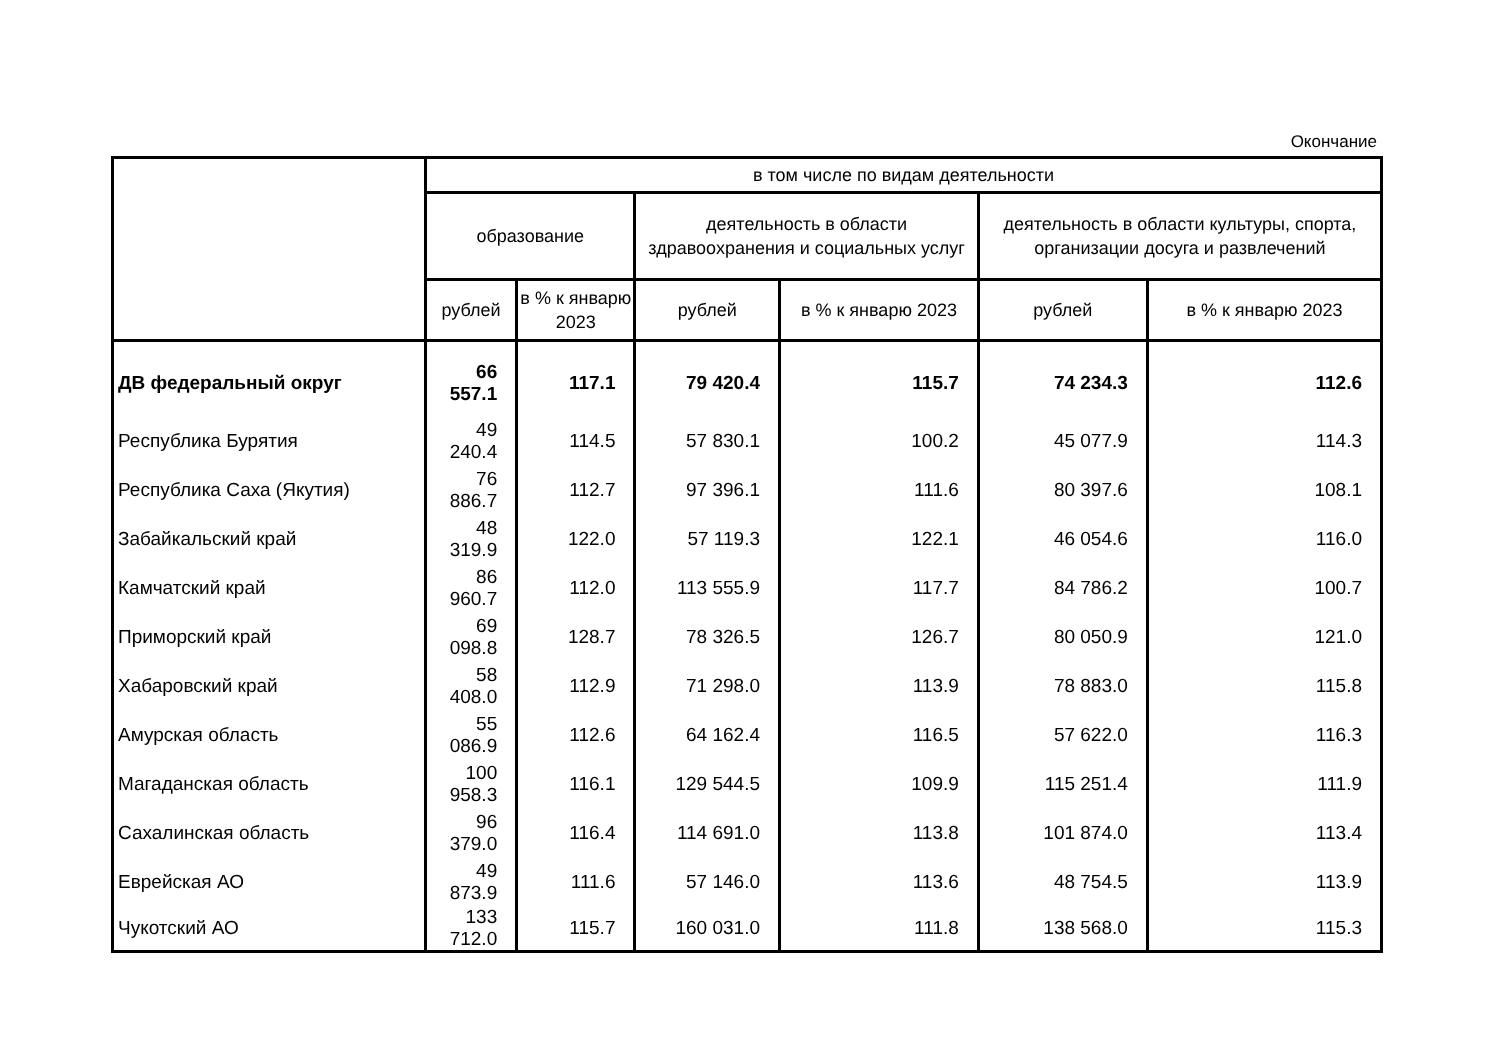Окончание
| | в том числе по видам деятельности | | | | | |
| --- | --- | --- | --- | --- | --- | --- |
| | образование | | деятельность в области здравоохранения и социальных услуг | | деятельность в области культуры, спорта, организации досуга и развлечений | |
| | рублей | в % к январю 2023 | рублей | в % к январю 2023 | рублей | в % к январю 2023 |
| ДВ федеральный округ | 66 557.1 | 117.1 | 79 420.4 | 115.7 | 74 234.3 | 112.6 |
| Республика Бурятия | 49 240.4 | 114.5 | 57 830.1 | 100.2 | 45 077.9 | 114.3 |
| Республика Саха (Якутия) | 76 886.7 | 112.7 | 97 396.1 | 111.6 | 80 397.6 | 108.1 |
| Забайкальский край | 48 319.9 | 122.0 | 57 119.3 | 122.1 | 46 054.6 | 116.0 |
| Камчатский край | 86 960.7 | 112.0 | 113 555.9 | 117.7 | 84 786.2 | 100.7 |
| Приморский край | 69 098.8 | 128.7 | 78 326.5 | 126.7 | 80 050.9 | 121.0 |
| Хабаровский край | 58 408.0 | 112.9 | 71 298.0 | 113.9 | 78 883.0 | 115.8 |
| Амурская область | 55 086.9 | 112.6 | 64 162.4 | 116.5 | 57 622.0 | 116.3 |
| Магаданская область | 100 958.3 | 116.1 | 129 544.5 | 109.9 | 115 251.4 | 111.9 |
| Сахалинская область | 96 379.0 | 116.4 | 114 691.0 | 113.8 | 101 874.0 | 113.4 |
| Еврейская АО | 49 873.9 | 111.6 | 57 146.0 | 113.6 | 48 754.5 | 113.9 |
| Чукотский АО | 133 712.0 | 115.7 | 160 031.0 | 111.8 | 138 568.0 | 115.3 |